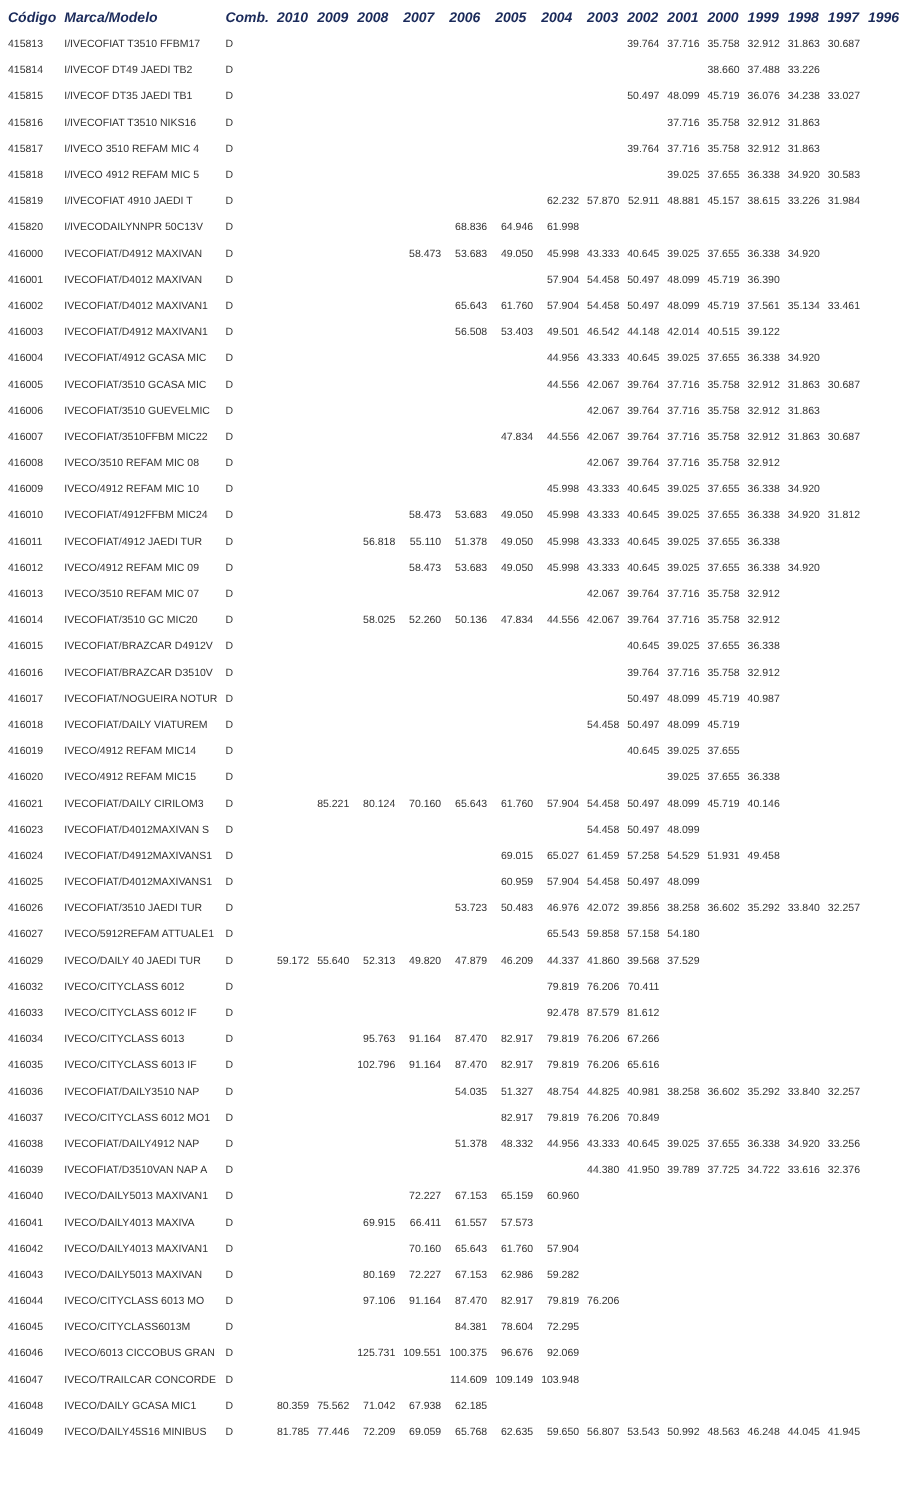| Código | Marca/Modelo | Comb. | 2010 | 2009 | 2008 | 2007 | 2006 | 2005 | 2004 | 2003 | 2002 | 2001 | 2000 | 1999 | 1998 | 1997 | 1996 |
| --- | --- | --- | --- | --- | --- | --- | --- | --- | --- | --- | --- | --- | --- | --- | --- | --- | --- |
| 415813 | I/IVECOFIAT T3510 FFBM17 | D | | | | | | | | | 39.764 | 37.716 | 35.758 | 32.912 | 31.863 | 30.687 | |
| 415814 | I/IVECOF DT49 JAEDI TB2 | D | | | | | | | | | | | 38.660 | 37.488 | 33.226 | | |
| 415815 | I/IVECOF DT35 JAEDI TB1 | D | | | | | | | | | 50.497 | 48.099 | 45.719 | 36.076 | 34.238 | 33.027 | |
| 415816 | I/IVECOFIAT T3510 NIKS16 | D | | | | | | | | | | 37.716 | 35.758 | 32.912 | 31.863 | | |
| 415817 | I/IVECO 3510 REFAM MIC 4 | D | | | | | | | | | 39.764 | 37.716 | 35.758 | 32.912 | 31.863 | | |
| 415818 | I/IVECO 4912 REFAM MIC 5 | D | | | | | | | | | | 39.025 | 37.655 | 36.338 | 34.920 | 30.583 | |
| 415819 | I/IVECOFIAT 4910 JAEDI T | D | | | | | | | 62.232 | 57.870 | 52.911 | 48.881 | 45.157 | 38.615 | 33.226 | 31.984 | |
| 415820 | I/IVECODAILYNNPR 50C13V | D | | | | | 68.836 | 64.946 | 61.998 | | | | | | | | |
| 416000 | IVECOFIAT/D4912 MAXIVAN | D | | | | 58.473 | 53.683 | 49.050 | 45.998 | 43.333 | 40.645 | 39.025 | 37.655 | 36.338 | 34.920 | | |
| 416001 | IVECOFIAT/D4012 MAXIVAN | D | | | | | | | 57.904 | 54.458 | 50.497 | 48.099 | 45.719 | 36.390 | | | |
| 416002 | IVECOFIAT/D4012 MAXIVAN1 | D | | | | | 65.643 | 61.760 | 57.904 | 54.458 | 50.497 | 48.099 | 45.719 | 37.561 | 35.134 | 33.461 | |
| 416003 | IVECOFIAT/D4912 MAXIVAN1 | D | | | | | 56.508 | 53.403 | 49.501 | 46.542 | 44.148 | 42.014 | 40.515 | 39.122 | | | |
| 416004 | IVECOFIAT/4912 GCASA MIC | D | | | | | | | 44.956 | 43.333 | 40.645 | 39.025 | 37.655 | 36.338 | 34.920 | | |
| 416005 | IVECOFIAT/3510 GCASA MIC | D | | | | | | | 44.556 | 42.067 | 39.764 | 37.716 | 35.758 | 32.912 | 31.863 | 30.687 | |
| 416006 | IVECOFIAT/3510 GUEVELMIC | D | | | | | | | | 42.067 | 39.764 | 37.716 | 35.758 | 32.912 | 31.863 | | |
| 416007 | IVECOFIAT/3510FFBM MIC22 | D | | | | | | 47.834 | 44.556 | 42.067 | 39.764 | 37.716 | 35.758 | 32.912 | 31.863 | 30.687 | |
| 416008 | IVECO/3510 REFAM MIC 08 | D | | | | | | | | 42.067 | 39.764 | 37.716 | 35.758 | 32.912 | | | |
| 416009 | IVECO/4912 REFAM MIC 10 | D | | | | | | | 45.998 | 43.333 | 40.645 | 39.025 | 37.655 | 36.338 | 34.920 | | |
| 416010 | IVECOFIAT/4912FFBM MIC24 | D | | | | 58.473 | 53.683 | 49.050 | 45.998 | 43.333 | 40.645 | 39.025 | 37.655 | 36.338 | 34.920 | 31.812 | |
| 416011 | IVECOFIAT/4912 JAEDI TUR | D | | | 56.818 | 55.110 | 51.378 | 49.050 | 45.998 | 43.333 | 40.645 | 39.025 | 37.655 | 36.338 | | | |
| 416012 | IVECO/4912 REFAM MIC 09 | D | | | | 58.473 | 53.683 | 49.050 | 45.998 | 43.333 | 40.645 | 39.025 | 37.655 | 36.338 | 34.920 | | |
| 416013 | IVECO/3510 REFAM MIC 07 | D | | | | | | | | 42.067 | 39.764 | 37.716 | 35.758 | 32.912 | | | |
| 416014 | IVECOFIAT/3510 GC MIC20 | D | | | 58.025 | 52.260 | 50.136 | 47.834 | 44.556 | 42.067 | 39.764 | 37.716 | 35.758 | 32.912 | | | |
| 416015 | IVECOFIAT/BRAZCAR D4912V | D | | | | | | | | | 40.645 | 39.025 | 37.655 | 36.338 | | | |
| 416016 | IVECOFIAT/BRAZCAR D3510V | D | | | | | | | | | 39.764 | 37.716 | 35.758 | 32.912 | | | |
| 416017 | IVECOFIAT/NOGUEIRA NOTUR | D | | | | | | | | | 50.497 | 48.099 | 45.719 | 40.987 | | | |
| 416018 | IVECOFIAT/DAILY VIATUREM | D | | | | | | | | 54.458 | 50.497 | 48.099 | 45.719 | | | | |
| 416019 | IVECO/4912 REFAM MIC14 | D | | | | | | | | | 40.645 | 39.025 | 37.655 | | | | |
| 416020 | IVECO/4912 REFAM MIC15 | D | | | | | | | | | | 39.025 | 37.655 | 36.338 | | | |
| 416021 | IVECOFIAT/DAILY CIRILOM3 | D | | 85.221 | 80.124 | 70.160 | 65.643 | 61.760 | 57.904 | 54.458 | 50.497 | 48.099 | 45.719 | 40.146 | | | |
| 416023 | IVECOFIAT/D4012MAXIVAN S | D | | | | | | | | 54.458 | 50.497 | 48.099 | | | | | |
| 416024 | IVECOFIAT/D4912MAXIVANS1 | D | | | | | | 69.015 | 65.027 | 61.459 | 57.258 | 54.529 | 51.931 | 49.458 | | | |
| 416025 | IVECOFIAT/D4012MAXIVANS1 | D | | | | | | 60.959 | 57.904 | 54.458 | 50.497 | 48.099 | | | | | |
| 416026 | IVECOFIAT/3510 JAEDI TUR | D | | | | | 53.723 | 50.483 | 46.976 | 42.072 | 39.856 | 38.258 | 36.602 | 35.292 | 33.840 | 32.257 | |
| 416027 | IVECO/5912REFAM ATTUALE1 | D | | | | | | | 65.543 | 59.858 | 57.158 | 54.180 | | | | | |
| 416029 | IVECO/DAILY 40 JAEDI TUR | D | 59.172 | 55.640 | 52.313 | 49.820 | 47.879 | 46.209 | 44.337 | 41.860 | 39.568 | 37.529 | | | | | |
| 416032 | IVECO/CITYCLASS 6012 | D | | | | | | | 79.819 | 76.206 | 70.411 | | | | | | |
| 416033 | IVECO/CITYCLASS 6012 IF | D | | | | | | | 92.478 | 87.579 | 81.612 | | | | | | |
| 416034 | IVECO/CITYCLASS 6013 | D | | | 95.763 | 91.164 | 87.470 | 82.917 | 79.819 | 76.206 | 67.266 | | | | | | |
| 416035 | IVECO/CITYCLASS 6013 IF | D | | | 102.796 | 91.164 | 87.470 | 82.917 | 79.819 | 76.206 | 65.616 | | | | | | |
| 416036 | IVECOFIAT/DAILY3510 NAP | D | | | | | 54.035 | 51.327 | 48.754 | 44.825 | 40.981 | 38.258 | 36.602 | 35.292 | 33.840 | 32.257 | |
| 416037 | IVECO/CITYCLASS 6012 MO1 | D | | | | | | 82.917 | 79.819 | 76.206 | 70.849 | | | | | | |
| 416038 | IVECOFIAT/DAILY4912 NAP | D | | | | | 51.378 | 48.332 | 44.956 | 43.333 | 40.645 | 39.025 | 37.655 | 36.338 | 34.920 | 33.256 | |
| 416039 | IVECOFIAT/D3510VAN NAP A | D | | | | | | | | 44.380 | 41.950 | 39.789 | 37.725 | 34.722 | 33.616 | 32.376 | |
| 416040 | IVECO/DAILY5013 MAXIVAN1 | D | | | | 72.227 | 67.153 | 65.159 | 60.960 | | | | | | | | |
| 416041 | IVECO/DAILY4013 MAXIVA | D | | | 69.915 | 66.411 | 61.557 | 57.573 | | | | | | | | | |
| 416042 | IVECO/DAILY4013 MAXIVAN1 | D | | | | 70.160 | 65.643 | 61.760 | 57.904 | | | | | | | | |
| 416043 | IVECO/DAILY5013 MAXIVAN | D | | | 80.169 | 72.227 | 67.153 | 62.986 | 59.282 | | | | | | | | |
| 416044 | IVECO/CITYCLASS 6013 MO | D | | | 97.106 | 91.164 | 87.470 | 82.917 | 79.819 | 76.206 | | | | | | | |
| 416045 | IVECO/CITYCLASS6013M | D | | | | | 84.381 | 78.604 | 72.295 | | | | | | | | |
| 416046 | IVECO/6013 CICCOBUS GRAN | D | | | 125.731 | 109.551 | 100.375 | 96.676 | 92.069 | | | | | | | | |
| 416047 | IVECO/TRAILCAR CONCORDE | D | | | | | 114.609 | 109.149 | 103.948 | | | | | | | | |
| 416048 | IVECO/DAILY GCASA MIC1 | D | 80.359 | 75.562 | 71.042 | 67.938 | 62.185 | | | | | | | | | | |
| 416049 | IVECO/DAILY45S16 MINIBUS | D | 81.785 | 77.446 | 72.209 | 69.059 | 65.768 | 62.635 | 59.650 | 56.807 | 53.543 | 50.992 | 48.563 | 46.248 | 44.045 | 41.945 | |